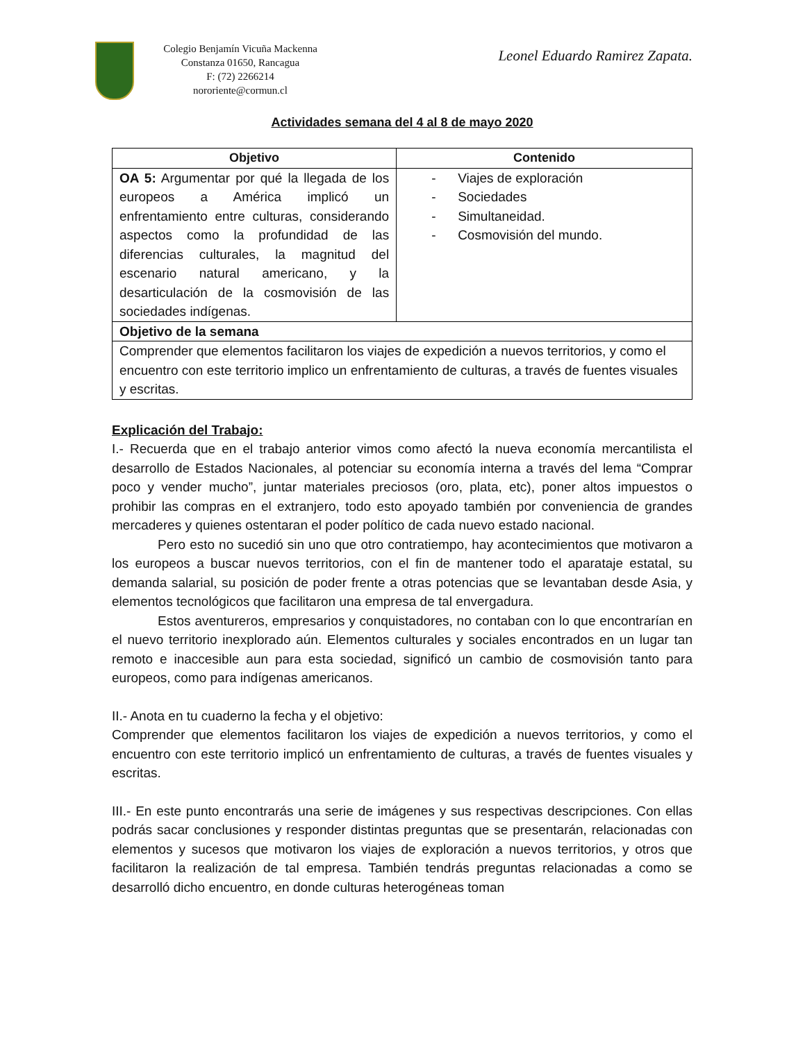Colegio Benjamín Vicuña Mackenna
Constanza 01650, Rancagua
F: (72) 2266214
nororiente@cormun.cl
Leonel Eduardo Ramirez Zapata.
Actividades semana del 4 al 8 de mayo 2020
| Objetivo | Contenido |
| --- | --- |
| OA 5: Argumentar por qué la llegada de los europeos a América implicó un enfrentamiento entre culturas, considerando aspectos como la profundidad de las diferencias culturales, la magnitud del escenario natural americano, y la desarticulación de la cosmovisión de las sociedades indígenas. | - Viajes de exploración - Sociedades - Simultaneidad. - Cosmovisión del mundo. |
| Objetivo de la semana | |
| Comprender que elementos facilitaron los viajes de expedición a nuevos territorios, y como el encuentro con este territorio implico un enfrentamiento de culturas, a través de fuentes visuales y escritas. | |
Explicación del Trabajo:
I.- Recuerda que en el trabajo anterior vimos como afectó la nueva economía mercantilista el desarrollo de Estados Nacionales, al potenciar su economía interna a través del lema “Comprar poco y vender mucho”, juntar materiales preciosos (oro, plata, etc), poner altos impuestos o prohibir las compras en el extranjero, todo esto apoyado también por conveniencia de grandes mercaderes y quienes ostentaran el poder político de cada nuevo estado nacional.
Pero esto no sucedió sin uno que otro contratiempo, hay acontecimientos que motivaron a los europeos a buscar nuevos territorios, con el fin de mantener todo el aparataje estatal, su demanda salarial, su posición de poder frente a otras potencias que se levantaban desde Asia, y elementos tecnológicos que facilitaron una empresa de tal envergadura.
Estos aventureros, empresarios y conquistadores, no contaban con lo que encontrarían en el nuevo territorio inexplorado aún. Elementos culturales y sociales encontrados en un lugar tan remoto e inaccesible aun para esta sociedad, significó un cambio de cosmovisión tanto para europeos, como para indígenas americanos.
II.- Anota en tu cuaderno la fecha y el objetivo:
Comprender que elementos facilitaron los viajes de expedición a nuevos territorios, y como el encuentro con este territorio implicó un enfrentamiento de culturas, a través de fuentes visuales y escritas.
III.- En este punto encontrarás una serie de imágenes y sus respectivas descripciones. Con ellas podrás sacar conclusiones y responder distintas preguntas que se presentarán, relacionadas con elementos y sucesos que motivaron los viajes de exploración a nuevos territorios, y otros que facilitaron la realización de tal empresa. También tendrás preguntas relacionadas a como se desarrolló dicho encuentro, en donde culturas heterogéneas toman